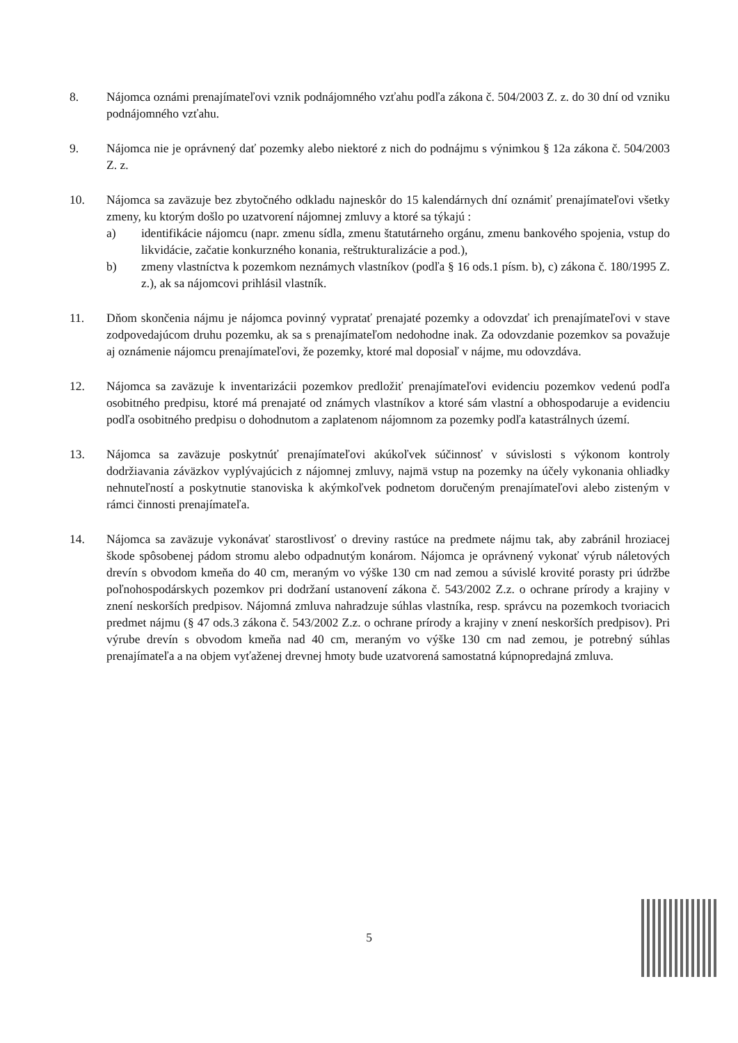8. Nájomca oznámi prenajímateľovi vznik podnájomného vzťahu podľa zákona č. 504/2003 Z. z. do 30 dní od vzniku podnájomného vzťahu.
9. Nájomca nie je oprávnený dať pozemky alebo niektoré z nich do podnájmu s výnimkou § 12a zákona č. 504/2003 Z. z.
10. Nájomca sa zaväzuje bez zbytočného odkladu najneskôr do 15 kalendárnych dní oznámiť prenajímateľovi všetky zmeny, ku ktorým došlo po uzatvorení nájomnej zmluvy a ktoré sa týkajú :
a) identifikácie nájomcu (napr. zmenu sídla, zmenu štatutárneho orgánu, zmenu bankového spojenia, vstup do likvidácie, začatie konkurzného konania, reštrukturalizácie a pod.),
b) zmeny vlastníctva k pozemkom neznámych vlastníkov (podľa § 16 ods.1 písm. b), c) zákona č. 180/1995 Z. z.), ak sa nájomcovi prihlásil vlastník.
11. Dňom skončenia nájmu je nájomca povinný vypratať prenajaté pozemky a odovzdať ich prenajímateľovi v stave zodpovedajúcom druhu pozemku, ak sa s prenajímateľom nedohodne inak. Za odovzdanie pozemkov sa považuje aj oznámenie nájomcu prenajímateľovi, že pozemky, ktoré mal doposiaľ v nájme, mu odovzdáva.
12. Nájomca sa zaväzuje k inventarizácii pozemkov predložiť prenajímateľovi evidenciu pozemkov vedenú podľa osobitného predpisu, ktoré má prenajaté od známych vlastníkov a ktoré sám vlastní a obhospodaruje a evidenciu podľa osobitného predpisu o dohodnutom a zaplatenom nájomnom za pozemky podľa katastrálnych území.
13. Nájomca sa zaväzuje poskytnúť prenajímateľovi akúkoľvek súčinnosť v súvislosti s výkonom kontroly dodržiavania záväzkov vyplývajúcich z nájomnej zmluvy, najmä vstup na pozemky na účely vykonania ohliadky nehnuteľností a poskytnutie stanoviska k akýmkoľvek podnetom doručeným prenajímateľovi alebo zisteným v rámci činnosti prenajímateľa.
14. Nájomca sa zaväzuje vykonávať starostlivosť o dreviny rastúce na predmete nájmu tak, aby zabránil hroziacej škode spôsobenej pádom stromu alebo odpadnutým konárom. Nájomca je oprávnený vykonať výrub náletových drevín s obvodom kmeňa do 40 cm, meraným vo výške 130 cm nad zemou a súvislé krovité porasty pri údržbe poľnohospodárskych pozemkov pri dodržaní ustanovení zákona č. 543/2002 Z.z. o ochrane prírody a krajiny v znení neskorších predpisov. Nájomná zmluva nahradzuje súhlas vlastníka, resp. správcu na pozemkoch tvoriacich predmet nájmu (§ 47 ods.3 zákona č. 543/2002 Z.z. o ochrane prírody a krajiny v znení neskorších predpisov). Pri výrube drevín s obvodom kmeňa nad 40 cm, meraným vo výške 130 cm nad zemou, je potrebný súhlas prenajímateľa a na objem vyťaženej drevnej hmoty bude uzatvorená samostatná kúpnopredajná zmluva.
5